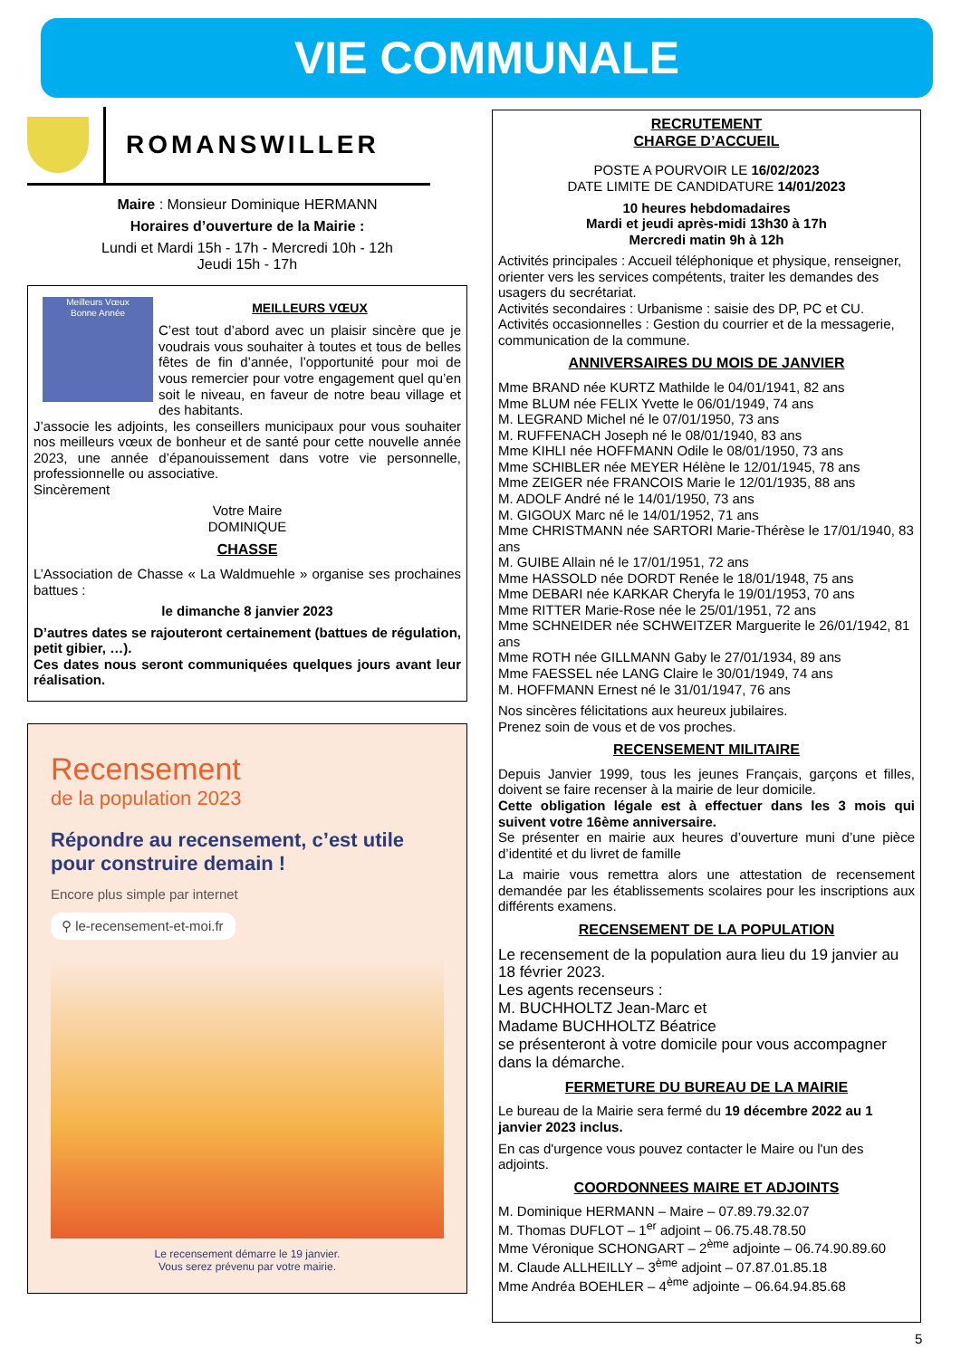VIE COMMUNALE
ROMANSWILLER
Maire : Monsieur Dominique HERMANN
Horaires d’ouverture de la Mairie :
Lundi et Mardi 15h - 17h - Mercredi 10h - 12h
Jeudi 15h - 17h
Meilleurs Vœux
Bonne Année
MEILLEURS VŒUX
C’est tout d’abord avec un plaisir sincère que je voudrais vous souhaiter à toutes et tous de belles fêtes de fin d’année, l’opportunité pour moi de vous remercier pour votre engagement quel qu’en soit le niveau, en faveur de notre beau village et des habitants.
J’associe les adjoints, les conseillers municipaux pour vous souhaiter nos meilleurs vœux de bonheur et de santé pour cette nouvelle année 2023, une année d’épanouissement dans votre vie personnelle, professionnelle ou associative.
Sincèrement
Votre Maire
DOMINIQUE
CHASSE
L’Association de Chasse « La Waldmuehle » organise ses prochaines battues :
le dimanche 8 janvier 2023
D’autres dates se rajouteront certainement (battues de régulation, petit gibier, …).
Ces dates nous seront communiquées quelques jours avant leur réalisation.
Recensement
de la population 2023
Répondre au recensement, c’est utile pour construire demain !
Encore plus simple par internet
⚲ le-recensement-et-moi.fr
Le recensement démarre le 19 janvier.
Vous serez prévenu par votre mairie.
RECRUTEMENT
CHARGE D’ACCUEIL
POSTE A POURVOIR LE 16/02/2023
DATE LIMITE DE CANDIDATURE 14/01/2023
10 heures hebdomadaires
Mardi et jeudi après-midi 13h30 à 17h
Mercredi matin 9h à 12h
Activités principales : Accueil téléphonique et physique, renseigner, orienter vers les services compétents, traiter les demandes des usagers du secrétariat.
Activités secondaires : Urbanisme : saisie des DP, PC et CU.
Activités occasionnelles : Gestion du courrier et de la messagerie, communication de la commune.
ANNIVERSAIRES DU MOIS DE JANVIER
Mme BRAND née KURTZ Mathilde le 04/01/1941, 82 ans
Mme BLUM née FELIX Yvette le 06/01/1949, 74 ans
M. LEGRAND Michel né le 07/01/1950, 73 ans
M. RUFFENACH Joseph né le 08/01/1940, 83 ans
Mme KIHLI née HOFFMANN Odile le 08/01/1950, 73 ans
Mme SCHIBLER née MEYER Hélène le 12/01/1945, 78 ans
Mme ZEIGER née FRANCOIS Marie le 12/01/1935, 88 ans
M. ADOLF André né le 14/01/1950, 73 ans
M. GIGOUX Marc né le 14/01/1952, 71 ans
Mme CHRISTMANN née SARTORI Marie-Thérèse le 17/01/1940, 83 ans
M. GUIBE Allain né le 17/01/1951, 72 ans
Mme HASSOLD née DORDT Renée le 18/01/1948, 75 ans
Mme DEBARI née KARKAR Cheryfa le 19/01/1953, 70 ans
Mme RITTER Marie-Rose née le 25/01/1951, 72 ans
Mme SCHNEIDER née SCHWEITZER Marguerite le 26/01/1942, 81 ans
Mme ROTH née GILLMANN Gaby le 27/01/1934, 89 ans
Mme FAESSEL née LANG Claire le 30/01/1949, 74 ans
M. HOFFMANN Ernest né le 31/01/1947, 76 ans
Nos sincères félicitations aux heureux jubilaires.
Prenez soin de vous et de vos proches.
RECENSEMENT MILITAIRE
Depuis Janvier 1999, tous les jeunes Français, garçons et filles, doivent se faire recenser à la mairie de leur domicile.
Cette obligation légale est à effectuer dans les 3 mois qui suivent votre 16ème anniversaire.
Se présenter en mairie aux heures d’ouverture muni d’une pièce d’identité et du livret de famille
La mairie vous remettra alors une attestation de recensement demandée par les établissements scolaires pour les inscriptions aux différents examens.
RECENSEMENT DE LA POPULATION
Le recensement de la population aura lieu du 19 janvier au 18 février 2023.
Les agents recenseurs :
M. BUCHHOLTZ Jean-Marc et
Madame BUCHHOLTZ Béatrice
se présenteront à votre domicile pour vous accompagner dans la démarche.
FERMETURE DU BUREAU DE LA MAIRIE
Le bureau de la Mairie sera fermé du 19 décembre 2022 au 1 janvier 2023 inclus.
En cas d'urgence vous pouvez contacter le Maire ou l'un des adjoints.
COORDONNEES MAIRE ET ADJOINTS
M. Dominique HERMANN – Maire – 07.89.79.32.07
M. Thomas DUFLOT – 1<sup>er</sup> adjoint – 06.75.48.78.50
Mme Véronique SCHONGART – 2<sup>ème</sup> adjointe – 06.74.90.89.60
M. Claude ALLHEILLY – 3<sup>ème</sup> adjoint – 07.87.01.85.18
Mme Andréa BOEHLER – 4<sup>ème</sup> adjointe – 06.64.94.85.68
5